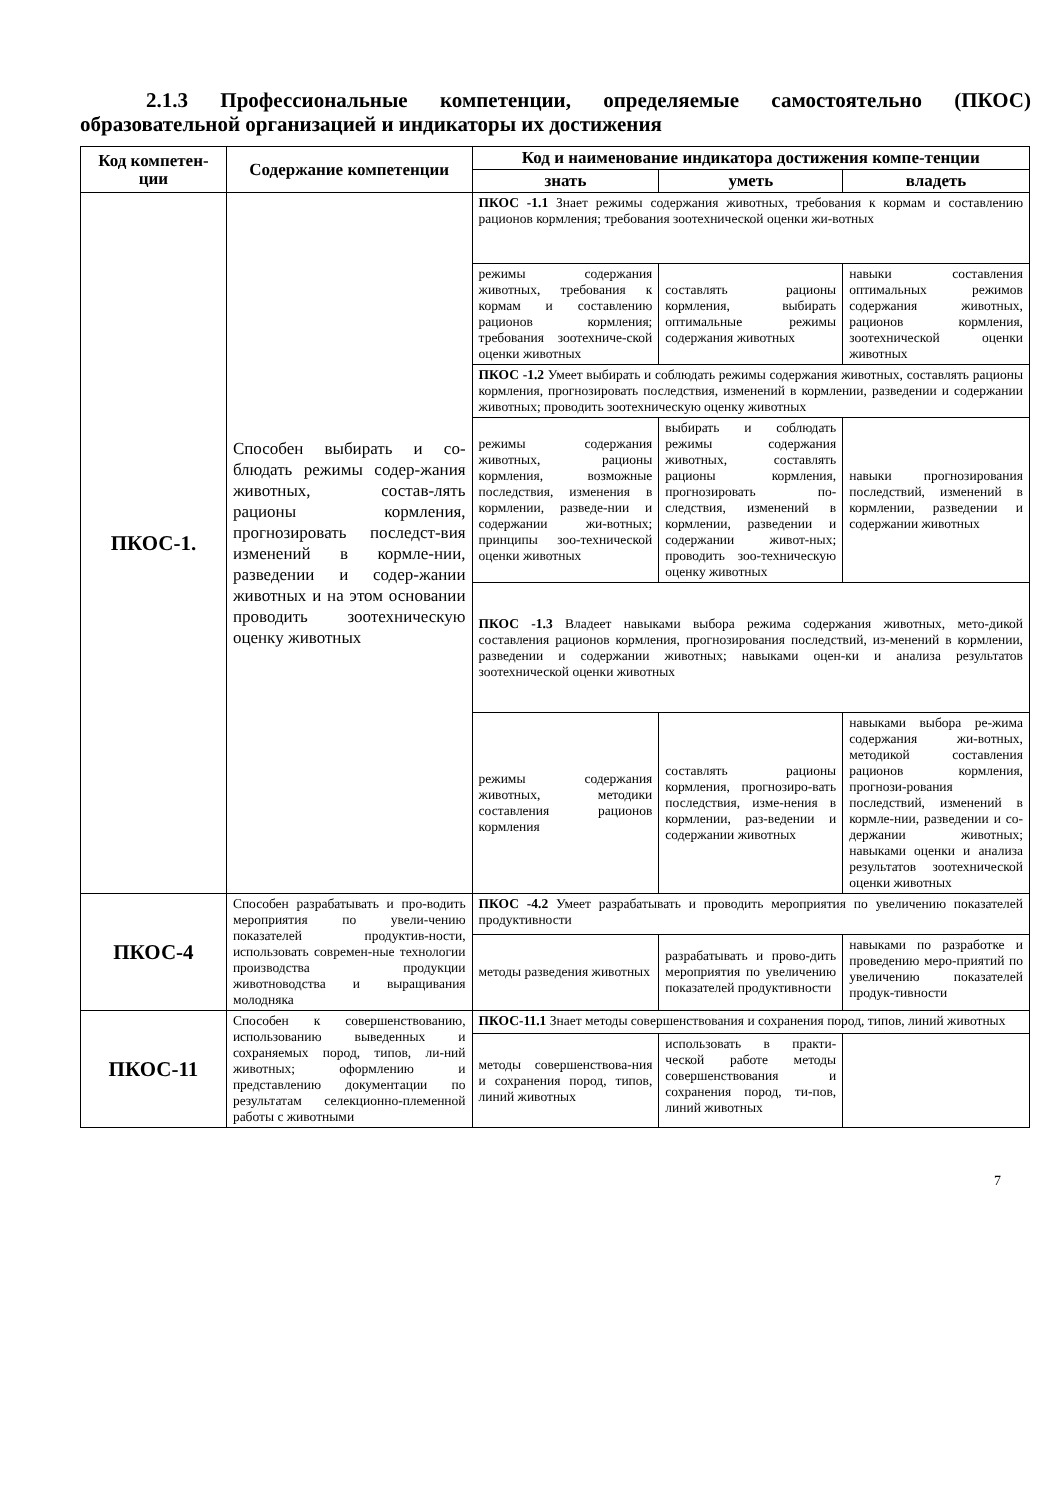2.1.3 Профессиональные компетенции, определяемые самостоятельно (ПКОС) образовательной организацией и индикаторы их достижения
| Код компетен-ции | Содержание компетенции | Код и наименование индикатора достижения компе-тенции | | |
| --- | --- | --- | --- | --- |
| | | знать | уметь | владеть |
| ПКОС-1. | Способен выбирать и со-блюдать режимы содер-жания животных, состав-лять рационы кормления, прогнозировать последст-вия изменений в кормле-нии, разведении и содер-жании животных и на этом основании проводить зоотехническую оценку животных | ПКОС -1.1 Знает режимы содержания животных, требования к кормам и составлению рационов кормления; требования зоотехнической оценки жи-вотных | | |
| | | режимы содержания животных, требования к кормам и составлению рационов кормления; требования зоотехниче-ской оценки животных | составлять рационы кормления, выбирать оптимальные режимы содержания животных | навыки составления оптимальных режимов содержания животных, рационов кормления, зоотехнической оценки животных |
| | | ПКОС -1.2 Умеет выбирать и соблюдать режимы содержания животных, составлять рационы кормления, прогнозировать последствия, изменений в кормлении, разведении и содержании животных; проводить зоотехническую оценку животных | | |
| | | режимы содержания животных, рационы кормления, возможные последствия, изменения в кормлении, разведе-нии и содержании жи-вотных; принципы зоо-технической оценки животных | выбирать и соблюдать режимы содержания животных, составлять рационы кормления, прогнозировать по-следствия, изменений в кормлении, разведении и содержании живот-ных; проводить зоо-техническую оценку животных | навыки прогнозирования последствий, изменений в кормлении, разведении и содержании животных |
| | | ПКОС -1.3 Владеет навыками выбора режима содержания животных, мето-дикой составления рационов кормления, прогнозирования последствий, из-менений в кормлении, разведении и содержании животных; навыками оцен-ки и анализа результатов зоотехнической оценки животных | | |
| | | режимы содержания животных, методики составления рационов кормления | составлять рационы кормления, прогнозиро-вать последствия, изме-нения в кормлении, раз-ведении и содержании животных | навыками выбора ре-жима содержания жи-вотных, методикой составления рационов кормления, прогнози-рования последствий, изменений в кормле-нии, разведении и со-держании животных; навыками оценки и анализа результатов зоотехнической оценки животных |
| ПКОС-4 | Способен разрабатывать и про-водить мероприятия по увели-чению показателей продуктив-ности, использовать современ-ные технологии производства продукции животноводства и выращивания молодняка | ПКОС -4.2 Умеет разрабатывать и проводить мероприятия по увеличению показателей продуктивности | | |
| | | методы разведения животных | разрабатывать и прово-дить мероприятия по увеличению показателей продуктивности | навыками по разработке и проведению меро-приятий по увеличению показателей продук-тивности |
| ПКОС-11 | Способен к совершенствованию, использованию выведенных и сохраняемых пород, типов, ли-ний животных; оформлению и представлению документации по результатам селекционно-племенной работы с животными | ПКОС-11.1 Знает методы совершенствования и сохранения пород, типов, линий животных | | |
| | | методы совершенствова-ния и сохранения пород, типов, линий животных | использовать в практи-ческой работе методы совершенствования и сохранения пород, ти-пов, линий животных | |
7